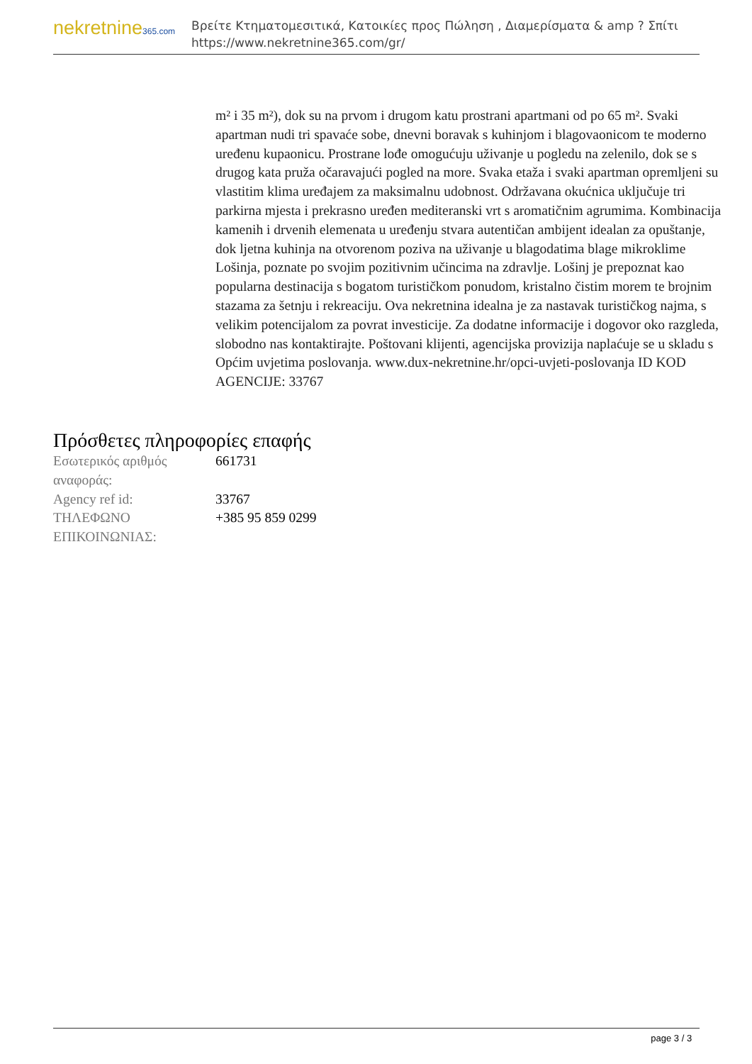nekretnine365.com
Βρείτε Κτηματομεσιτικά, Κατοικίες προς Πώληση , Διαμερίσματα & amp ? Σπίτι
https://www.nekretnine365.com/gr/
m² i 35 m²), dok su na prvom i drugom katu prostrani apartmani od po 65 m². Svaki apartman nudi tri spavaće sobe, dnevni boravak s kuhinjom i blagovaonicom te moderno uređenu kupaonicu. Prostrane lođe omogućuju uživanje u pogledu na zelenilo, dok se s drugog kata pruža očaravajući pogled na more. Svaka etaža i svaki apartman opremljeni su vlastitim klima uređajem za maksimalnu udobnost. Održavana okućnica uključuje tri parkirna mjesta i prekrasno uređen mediteranski vrt s aromatičnim agrumima. Kombinacija kamenih i drvenih elemenata u uređenju stvara autentičan ambijent idealan za opuštanje, dok ljetna kuhinja na otvorenom poziva na uživanje u blagodatima blage mikroklime Lošinja, poznate po svojim pozitivnim učincima na zdravlje. Lošinj je prepoznat kao popularna destinacija s bogatom turističkom ponudom, kristalno čistim morem te brojnim stazama za šetnju i rekreaciju. Ova nekretnina idealna je za nastavak turističkog najma, s velikim potencijalom za povrat investicije. Za dodatne informacije i dogovor oko razgleda, slobodno nas kontaktirajte. Poštovani klijenti, agencijska provizija naplaćuje se u skladu s Općim uvjetima poslovanja. www.dux-nekretnine.hr/opci-uvjeti-poslovanja ID KOD AGENCIJE: 33767
Πρόσθετες πληροφορίες επαφής
| Εσωτερικός αριθμός αναφοράς: | 661731 |
| Agency ref id: | 33767 |
| ΤΗΛΕΦΩΝΟ ΕΠΙΚΟΙΝΩΝΙΑΣ: | +385 95 859 0299 |
page 3 / 3